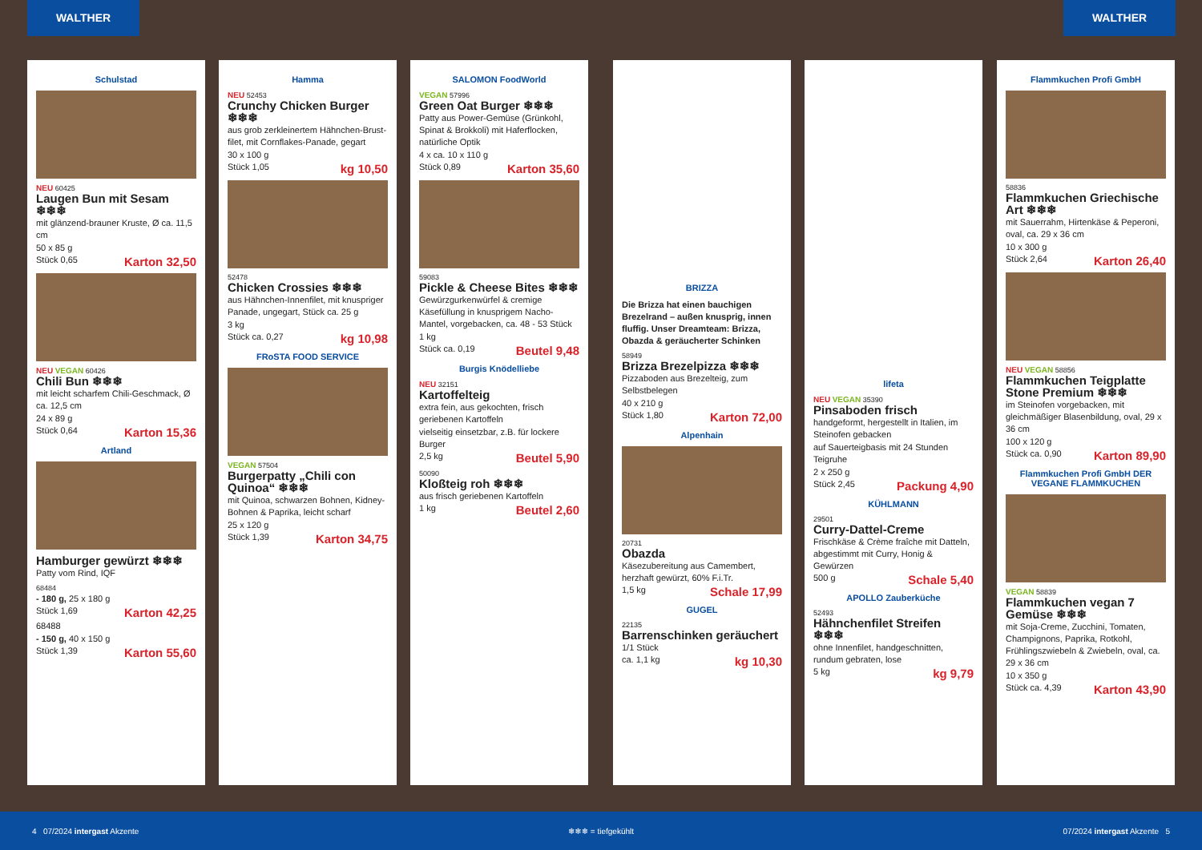WALTHER WALTHER
Schulstad
NEU 60425
Laugen Bun mit Sesam ❄❄❄
mit glänzend-brauner Kruste, Ø ca. 11,5 cm
50 x 85 g
Stück 0,65 Karton 32,50
NEU VEGAN 60426
Chili Bun ❄❄❄
mit leicht scharfem Chili-Geschmack, Ø ca. 12,5 cm
24 x 89 g
Stück 0,64 Karton 15,36
Artland
Hamburger gewürzt ❄❄❄
Patty vom Rind, IQF
68484
- 180 g, 25 x 180 g
Stück 1,69 Karton 42,25
68488
- 150 g, 40 x 150 g
Stück 1,39 Karton 55,60
Hamma
NEU 52453
Crunchy Chicken Burger ❄❄❄
aus grob zerkleinertem Hähnchen-Brust-filet, mit Cornflakes-Panade, gegart
30 x 100 g
Stück 1,05 kg 10,50
52478
Chicken Crossies ❄❄❄
aus Hähnchen-Innenfilet, mit knuspriger Panade, ungegart, Stück ca. 25 g
3 kg
Stück ca. 0,27 kg 10,98
FRoSTA FOOD SERVICE
VEGAN 57504
Burgerpatty „Chili con Quinoa“ ❄❄❄
mit Quinoa, schwarzen Bohnen, Kidney-Bohnen & Paprika, leicht scharf
25 x 120 g
Stück 1,39 Karton 34,75
SALOMON FoodWorld
VEGAN 57996
Green Oat Burger ❄❄❄
Patty aus Power-Gemüse (Grünkohl, Spinat & Brokkoli) mit Haferflocken, natürliche Optik
4 x ca. 10 x 110 g
Stück 0,89 Karton 35,60
59083
Pickle & Cheese Bites ❄❄❄
Gewürzgurkenwürfel & cremige Käsefüllung in knusprigem Nacho-Mantel, vorgebacken, ca. 48 - 53 Stück
1 kg
Stück ca. 0,19 Beutel 9,48
Burgis Knödelliebe
NEU 32151
Kartoffelteig
extra fein, aus gekochten, frisch geriebenen Kartoffeln
vielseitig einsetzbar, z.B. für lockere Burger
2,5 kg Beutel 5,90
50090
Kloßteig roh ❄❄❄
aus frisch geriebenen Kartoffeln
1 kg Beutel 2,60
BRIZZA
Die Brizza hat einen bauchigen Brezelrand – außen knusprig, innen fluffig. Unser Dreamteam: Brizza, Obazda & geräucherter Schinken
58949
Brizza Brezelpizza ❄❄❄
Pizzaboden aus Brezelteig, zum Selbstbelegen
40 x 210 g
Stück 1,80 Karton 72,00
Alpenhain
20731
Obazda
Käsezubereitung aus Camembert, herzhaft gewürzt, 60% F.i.Tr.
1,5 kg Schale 17,99
GUGEL
22135
Barrenschinken geräuchert
1/1 Stück
ca. 1,1 kg kg 10,30
lifeta
NEU VEGAN 35390
Pinsaboden frisch
handgeformt, hergestellt in Italien, im Steinofen gebacken
auf Sauerteigbasis mit 24 Stunden Teigruhe
2 x 250 g
Stück 2,45 Packung 4,90
KÜHLMANN
29501
Curry-Dattel-Creme
Frischkäse & Crème fraîche mit Datteln, abgestimmt mit Curry, Honig & Gewürzen
500 g Schale 5,40
APOLLO Zauberküche
52493
Hähnchenfilet Streifen ❄❄❄
ohne Innenfilet, handgeschnitten, rundum gebraten, lose
5 kg kg 9,79
Flammkuchen Profi GmbH
58836
Flammkuchen Griechische Art ❄❄❄
mit Sauerrahm, Hirtenkäse & Peperoni, oval, ca. 29 x 36 cm
10 x 300 g
Stück 2,64 Karton 26,40
NEU VEGAN 58856
Flammkuchen Teigplatte Stone Premium ❄❄❄
im Steinofen vorgebacken, mit gleichmäßiger Blasenbildung, oval, 29 x 36 cm
100 x 120 g
Stück ca. 0,90 Karton 89,90
Flammkuchen Profi GmbH DER VEGANE FLAMMKUCHEN
VEGAN 58839
Flammkuchen vegan 7 Gemüse ❄❄❄
mit Soja-Creme, Zucchini, Tomaten, Champignons, Paprika, Rotkohl, Frühlingszwiebeln & Zwiebeln, oval, ca. 29 x 36 cm
10 x 350 g
Stück ca. 4,39 Karton 43,90
4 07/2024 intergast Akzente ❄❄❄ = tiefgekühlt 07/2024 intergast Akzente 5